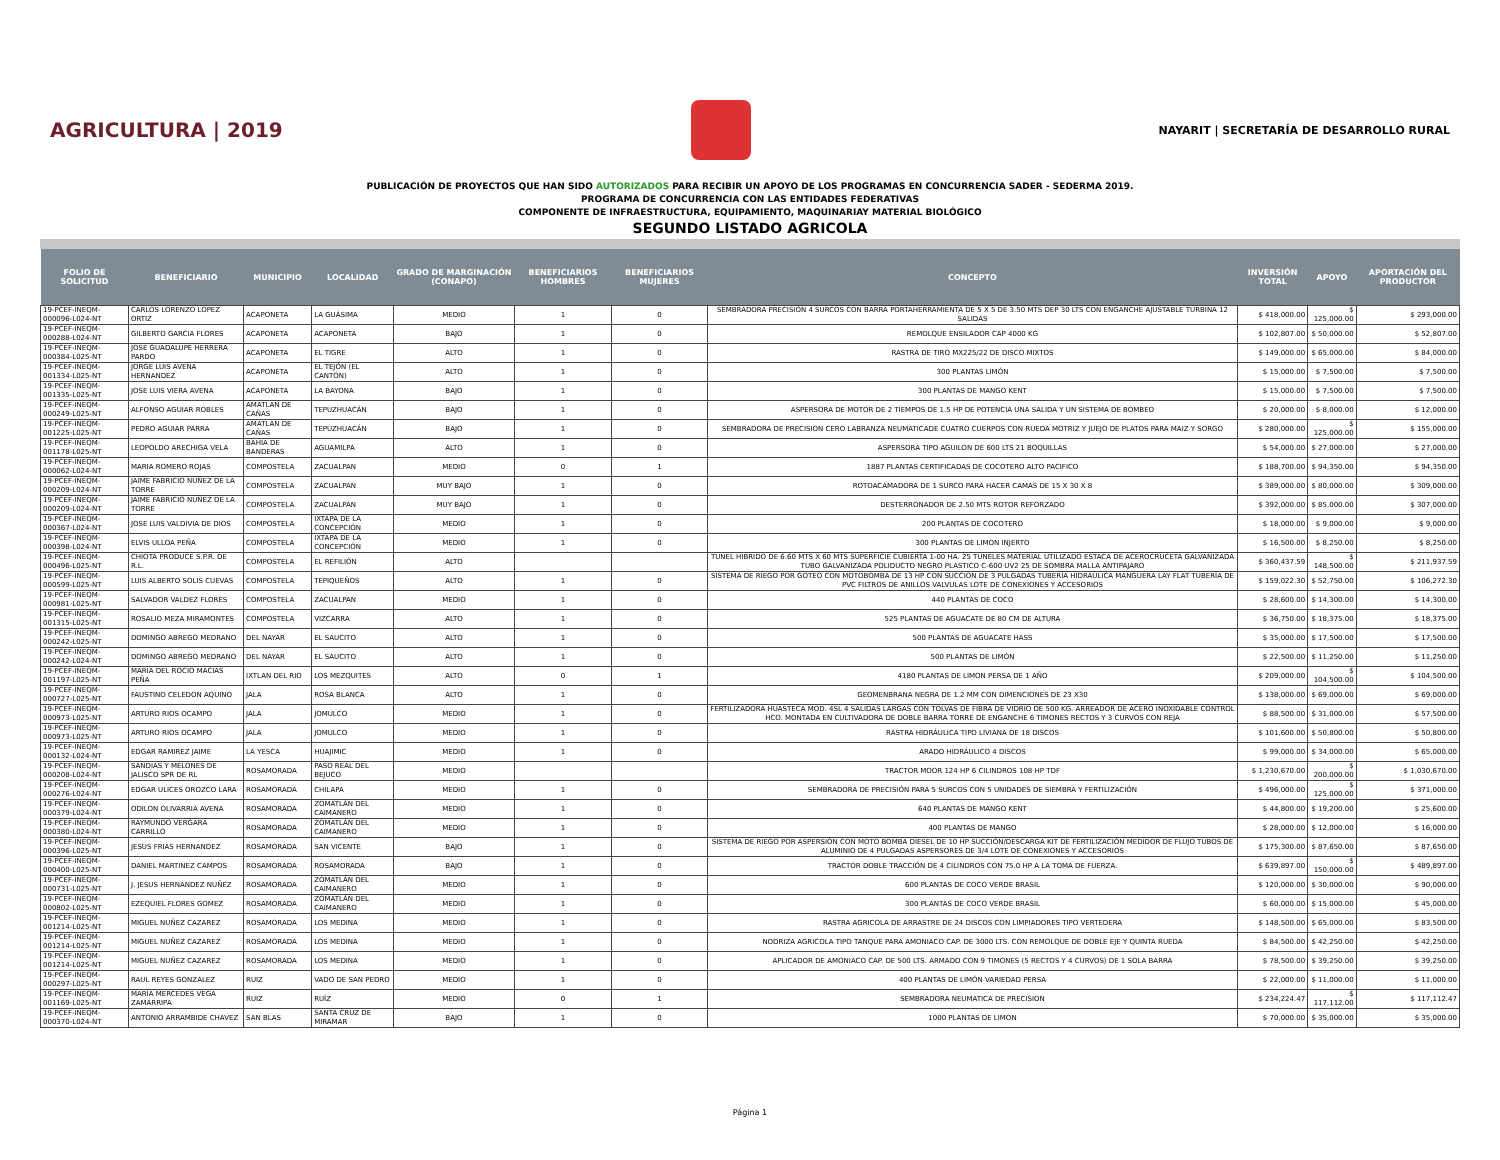AGRICULTURA | 2019
NAYARIT | SECRETARÍA DE DESARROLLO RURAL
PUBLICACIÓN DE PROYECTOS QUE HAN SIDO AUTORIZADOS PARA RECIBIR UN APOYO DE LOS PROGRAMAS EN CONCURRENCIA SADER - SEDERMA 2019.
PROGRAMA DE CONCURRENCIA CON LAS ENTIDADES FEDERATIVAS
COMPONENTE DE INFRAESTRUCTURA, EQUIPAMIENTO, MAQUINARIAY MATERIAL BIOLÓGICO
SEGUNDO LISTADO AGRICOLA
| FOLIO DE SOLICITUD | BENEFICIARIO | MUNICIPIO | LOCALIDAD | GRADO DE MARGINACIÓN (CONAPO) | BENEFICIARIOS HOMBRES | BENEFICIARIOS MUJERES | CONCEPTO | INVERSIÓN TOTAL | APOYO | APORTACIÓN DEL PRODUCTOR |
| --- | --- | --- | --- | --- | --- | --- | --- | --- | --- | --- |
| 19-PCEF-INEQM-000096-L024-NT | CARLOS LORENZO LOPEZ ORTIZ | ACAPONETA | LA GUÁSIMA | MEDIO | 1 | 0 | SEMBRADORA PRECISIÓN 4 SURCOS CON BARRA PORTAHERRAMIENTA DE 5 X 5 DE 3.50 MTS DEP 30 LTS CON ENGANCHE AJUSTABLE TURBINA 12 SALIDAS | $ 418,000.00 | $ 125,000.00 | $ 293,000.00 |
| 19-PCEF-INEQM-000288-L024-NT | GILBERTO GARCIA FLORES | ACAPONETA | ACAPONETA | BAJO | 1 | 0 | REMOLQUE ENSILADOR CAP 4000 KG | $ 102,807.00 | $ 50,000.00 | $ 52,807.00 |
| 19-PCEF-INEQM-000384-L025-NT | JOSE GUADALUPE HERRERA PARDO | ACAPONETA | EL TIGRE | ALTO | 1 | 0 | RASTRA DE TIRO MX225/22 DE DISCO MIXTOS | $ 149,000.00 | $ 65,000.00 | $ 84,000.00 |
| 19-PCEF-INEQM-001334-L025-NT | JORGE LUIS AVENA HERNANDEZ | ACAPONETA | EL TEJÓN (EL CANTÓN) | ALTO | 1 | 0 | 300 PLANTAS LIMÓN | $ 15,000.00 | $ 7,500.00 | $ 7,500.00 |
| 19-PCEF-INEQM-001335-L025-NT | JOSE LUIS VIERA AVENA | ACAPONETA | LA BAYONA | BAJO | 1 | 0 | 300 PLANTAS DE MANGO KENT | $ 15,000.00 | $ 7,500.00 | $ 7,500.00 |
| 19-PCEF-INEQM-000249-L025-NT | ALFONSO AGUIAR ROBLES | AMATLAN DE CAÑAS | TEPUZHUACÁN | BAJO | 1 | 0 | ASPERSORA DE MOTOR DE 2 TIEMPOS DE 1.5 HP DE POTENCIA UNA SALIDA Y UN SISTEMA DE BOMBEO | $ 20,000.00 | $ 8,000.00 | $ 12,000.00 |
| 19-PCEF-INEQM-001225-L025-NT | PEDRO AGUIAR PARRA | AMATLAN DE CAÑAS | TEPUZHUACÁN | BAJO | 1 | 0 | SEMBRADORA DE PRECISION CERO LABRANZA NEUMATICADE CUATRO CUERPOS CON RUEDA MOTRIZ Y JUEJO DE PLATOS PARA MAIZ Y SORGO | $ 280,000.00 | $ 125,000.00 | $ 155,000.00 |
| 19-PCEF-INEQM-001178-L025-NT | LEOPOLDO ARECHIGA VELA | BAHIA DE BANDERAS | AGUAMILPA | ALTO | 1 | 0 | ASPERSORA TIPO AGUILON DE 600 LTS 21 BOQUILLAS | $ 54,000.00 | $ 27,000.00 | $ 27,000.00 |
| 19-PCEF-INEQM-000062-L024-NT | MARIA ROMERO ROJAS | COMPOSTELA | ZACUALPAN | MEDIO | 0 | 1 | 1887 PLANTAS CERTIFICADAS DE COCOTERO ALTO PACIFICO | $ 188,700.00 | $ 94,350.00 | $ 94,350.00 |
| 19-PCEF-INEQM-000209-L024-NT | JAIME FABRICIO NUÑEZ DE LA TORRE | COMPOSTELA | ZACUALPAN | MUY BAJO | 1 | 0 | ROTOACAMADORA DE 1 SURCO PARA HACER CAMAS DE 15 X 30 X 8 | $ 389,000.00 | $ 80,000.00 | $ 309,000.00 |
| 19-PCEF-INEQM-000209-L024-NT | JAIME FABRICIO NUÑEZ DE LA TORRE | COMPOSTELA | ZACUALPAN | MUY BAJO | 1 | 0 | DESTERRONADOR DE 2.50 MTS ROTOR REFORZADO | $ 392,000.00 | $ 85,000.00 | $ 307,000.00 |
| 19-PCEF-INEQM-000367-L024-NT | JOSE LUIS VALDIVIA DE DIOS | COMPOSTELA | IXTAPA DE LA CONCEPCIÓN | MEDIO | 1 | 0 | 200 PLANTAS DE COCOTERO | $ 18,000.00 | $ 9,000.00 | $ 9,000.00 |
| 19-PCEF-INEQM-000398-L024-NT | ELVIS ULLOA PEÑA | COMPOSTELA | IXTAPA DE LA CONCEPCIÓN | MEDIO | 1 | 0 | 300 PLANTAS DE LIMON INJERTO | $ 16,500.00 | $ 8,250.00 | $ 8,250.00 |
| 19-PCEF-INEQM-000496-L025-NT | CHIOTA PRODUCE S.P.R. DE R.L. | COMPOSTELA | EL REFILIÓN | ALTO | | | TUNEL HIBRIDO DE 6.60 MTS X 60 MTS SUPERFICIE CUBIERTA 1-00 HA. 25 TUNELES MATERIAL UTILIZADO ESTACA DE ACEROCRUCETA GALVANIZADA TUBO GALVANIZADA POLIDUCTO NEGRO PLASTICO C-600 UV2 25 DE SOMBRA MALLA ANTIPAJARO | $ 360,437.59 | $ 148,500.00 | $ 211,937.59 |
| 19-PCEF-INEQM-000599-L025-NT | LUIS ALBERTO SOLIS CUEVAS | COMPOSTELA | TEPIQUEÑOS | ALTO | 1 | 0 | SISTEMA DE RIEGO POR GOTEO CON MOTOBOMBA DE 13 HP CON SUCCION DE 3 PULGADAS TUBERÍA HIDRAÚLICA MANGUERA LAY FLAT TUBERÍA DE PVC FILTROS DE ANILLOS VALVULAS LOTE DE CONEXIONES Y ACCESORIOS | $ 159,022.30 | $ 52,750.00 | $ 106,272.30 |
| 19-PCEF-INEQM-000981-L025-NT | SALVADOR VALDEZ FLORES | COMPOSTELA | ZACUALPAN | MEDIO | 1 | 0 | 440 PLANTAS DE COCO | $ 28,600.00 | $ 14,300.00 | $ 14,300.00 |
| 19-PCEF-INEQM-001315-L025-NT | ROSALIO MEZA MIRAMONTES | COMPOSTELA | VIZCARRA | ALTO | 1 | 0 | 525 PLANTAS DE AGUACATE DE 80 CM DE ALTURA | $ 36,750.00 | $ 18,375.00 | $ 18,375.00 |
| 19-PCEF-INEQM-000242-L025-NT | DOMINGO ABREGO MEDRANO | DEL NAYAR | EL SAUCITO | ALTO | 1 | 0 | 500 PLANTAS DE AGUACATE HASS | $ 35,000.00 | $ 17,500.00 | $ 17,500.00 |
| 19-PCEF-INEQM-000242-L024-NT | DOMINGO ABREGO MEDRANO | DEL NAYAR | EL SAUCITO | ALTO | 1 | 0 | 500 PLANTAS DE LIMÓN | $ 22,500.00 | $ 11,250.00 | $ 11,250.00 |
| 19-PCEF-INEQM-001197-L025-NT | MARIA DEL ROCIO MACIAS PEÑA | IXTLAN DEL RIO | LOS MEZQUITES | ALTO | 0 | 1 | 4180 PLANTAS DE LIMON PERSA DE 1 AÑO | $ 209,000.00 | $ 104,500.00 | $ 104,500.00 |
| 19-PCEF-INEQM-000727-L025-NT | FAUSTINO CELEDON AQUINO | JALA | ROSA BLANCA | ALTO | 1 | 0 | GEOMENBRANA NEGRA DE 1.2 MM CON DIMENCIONES DE 23 X30 | $ 138,000.00 | $ 69,000.00 | $ 69,000.00 |
| 19-PCEF-INEQM-000973-L025-NT | ARTURO RIOS OCAMPO | JALA | JOMULCO | MEDIO | 1 | 0 | FERTILIZADORA HUASTECA MOD. 4SL 4 SALIDAS LARGAS CON TOLVAS DE FIBRA DE VIDRIO DE 500 KG. ARREADOR DE ACERO INOXIDABLE CONTROL HCO. MONTADA EN CULTIVADORA DE DOBLE BARRA TORRE DE ENGANCHE 6 TIMONES RECTOS Y 3 CURVOS CON REJA | $ 88,500.00 | $ 31,000.00 | $ 57,500.00 |
| 19-PCEF-INEQM-000973-L025-NT | ARTURO RIOS OCAMPO | JALA | JOMULCO | MEDIO | 1 | 0 | RASTRA HIDRÁULICA TIPO LIVIANA DE 18 DISCOS | $ 101,600.00 | $ 50,800.00 | $ 50,800.00 |
| 19-PCEF-INEQM-000132-L024-NT | EDGAR RAMIREZ JAIME | LA YESCA | HUAJIMIC | MEDIO | 1 | 0 | ARADO HIDRÁULICO 4 DISCOS | $ 99,000.00 | $ 34,000.00 | $ 65,000.00 |
| 19-PCEF-INEQM-000208-L024-NT | SANDIAS Y MELONES DE JALISCO SPR DE RL | ROSAMORADA | PASO REAL DEL BEJUCO | MEDIO | | | TRACTOR MOOR 124 HP 6 CILINDROS 108 HP TDF | $ 1,230,670.00 | $ 200,000.00 | $ 1,030,670.00 |
| 19-PCEF-INEQM-000276-L024-NT | EDGAR ULICES OROZCO LARA | ROSAMORADA | CHILAPA | MEDIO | 1 | 0 | SEMBRADORA DE PRECISIÓN PARA 5 SURCOS CON 5 UNIDADES DE SIEMBRA Y FERTILIZACIÓN | $ 496,000.00 | $ 125,000.00 | $ 371,000.00 |
| 19-PCEF-INEQM-000379-L024-NT | ODILON OLIVARRIA AVENA | ROSAMORADA | ZOMATLÁN DEL CAIMANERO | MEDIO | 1 | 0 | 640 PLANTAS DE MANGO KENT | $ 44,800.00 | $ 19,200.00 | $ 25,600.00 |
| 19-PCEF-INEQM-000380-L024-NT | RAYMUNDO VERGARA CARRILLO | ROSAMORADA | ZOMATLÁN DEL CAIMANERO | MEDIO | 1 | 0 | 400 PLANTAS DE MANGO | $ 28,000.00 | $ 12,000.00 | $ 16,000.00 |
| 19-PCEF-INEQM-000396-L025-NT | JESUS FRIAS HERNANDEZ | ROSAMORADA | SAN VICENTE | BAJO | 1 | 0 | SISTEMA DE RIEGO POR ASPERSIÓN CON MOTO BOMBA DIESEL DE 10 HP SUCCIÓN/DESCARGA KIT DE FERTILIZACIÓN MEDIDOR DE FLUJO TUBOS DE ALUMINIO DE 4 PULGADAS ASPERSORES DE 3/4 LOTE DE CONEXIONES Y ACCESORIOS | $ 175,300.00 | $ 87,650.00 | $ 87,650.00 |
| 19-PCEF-INEQM-000400-L025-NT | DANIEL MARTINEZ CAMPOS | ROSAMORADA | ROSAMORADA | BAJO | 1 | 0 | TRACTOR DOBLE TRACCIÓN DE 4 CILINDROS CON 75.0 HP A LA TOMA DE FUERZA. | $ 639,897.00 | $ 150,000.00 | $ 489,897.00 |
| 19-PCEF-INEQM-000731-L025-NT | J. JESUS HERNANDEZ NUÑEZ | ROSAMORADA | ZOMATLÁN DEL CAIMANERO | MEDIO | 1 | 0 | 600 PLANTAS DE COCO VERDE BRASIL | $ 120,000.00 | $ 30,000.00 | $ 90,000.00 |
| 19-PCEF-INEQM-000802-L025-NT | EZEQUIEL FLORES GOMEZ | ROSAMORADA | ZOMATLÁN DEL CAIMANERO | MEDIO | 1 | 0 | 300 PLANTAS DE COCO VERDE BRASIL | $ 60,000.00 | $ 15,000.00 | $ 45,000.00 |
| 19-PCEF-INEQM-001214-L025-NT | MIGUEL NUÑEZ CAZAREZ | ROSAMORADA | LOS MEDINA | MEDIO | 1 | 0 | RASTRA AGRICOLA DE ARRASTRE DE 24 DISCOS CON LIMPIADORES TIPO VERTEDERA | $ 148,500.00 | $ 65,000.00 | $ 83,500.00 |
| 19-PCEF-INEQM-001214-L025-NT | MIGUEL NUÑEZ CAZAREZ | ROSAMORADA | LOS MEDINA | MEDIO | 1 | 0 | NODRIZA AGRICOLA TIPO TANQUE PARA AMONIACO CAP. DE 3000 LTS. CON REMOLQUE DE DOBLE EJE Y QUINTA RUEDA | $ 84,500.00 | $ 42,250.00 | $ 42,250.00 |
| 19-PCEF-INEQM-001214-L025-NT | MIGUEL NUÑEZ CAZAREZ | ROSAMORADA | LOS MEDINA | MEDIO | 1 | 0 | APLICADOR DE AMONIACO CAP. DE 500 LTS. ARMADO CON 9 TIMONES (5 RECTOS Y 4 CURVOS) DE 1 SOLA BARRA | $ 78,500.00 | $ 39,250.00 | $ 39,250.00 |
| 19-PCEF-INEQM-000297-L025-NT | RAUL REYES GONZALEZ | RUIZ | VADO DE SAN PEDRO | MEDIO | 1 | 0 | 400 PLANTAS DE LIMÓN VARIEDAD PERSA | $ 22,000.00 | $ 11,000.00 | $ 11,000.00 |
| 19-PCEF-INEQM-001169-L025-NT | MARIA MERCEDES VEGA ZAMARRIPA | RUIZ | RUÍZ | MEDIO | 0 | 1 | SEMBRADORA NEUMATICA DE PRECISION | $ 234,224.47 | $ 117,112.00 | $ 117,112.47 |
| 19-PCEF-INEQM-000370-L024-NT | ANTONIO ARRAMBIDE CHAVEZ | SAN BLAS | SANTA CRUZ DE MIRAMAR | BAJO | 1 | 0 | 1000 PLANTAS DE LIMON | $ 70,000.00 | $ 35,000.00 | $ 35,000.00 |
Página 1